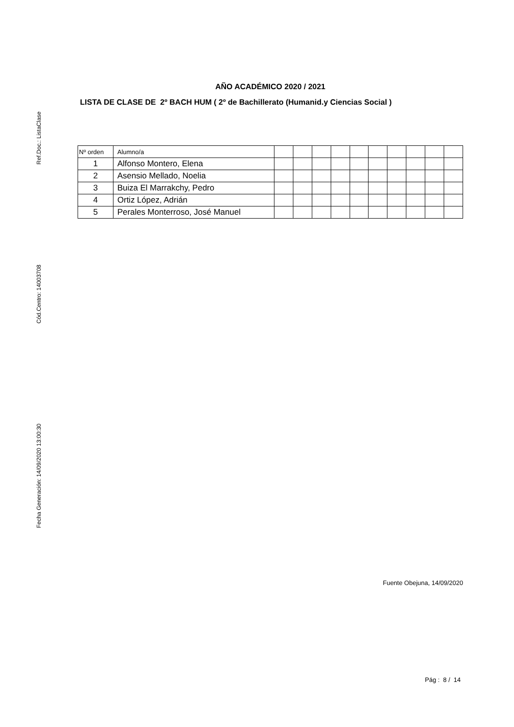Ref.Doc.: ListaClase
Cód.Centro: 14003708
Fecha Generación: 14/09/2020 13:00:30
AÑO ACADÉMICO 2020 / 2021
LISTA DE CLASE DE 2º BACH HUM ( 2º de Bachillerato (Humanid.y Ciencias Social )
| Nº orden | Alumno/a | | | | | | | | | | |
| 1 | Alfonso Montero, Elena | | | | | | | | | | |
| 2 | Asensio Mellado, Noelia | | | | | | | | | | |
| 3 | Buiza El Marrakchy, Pedro | | | | | | | | | | |
| 4 | Ortiz López, Adrián | | | | | | | | | | |
| 5 | Perales Monterroso, José Manuel | | | | | | | | | | |
Fuente Obejuna, 14/09/2020
Pág : 8 / 14